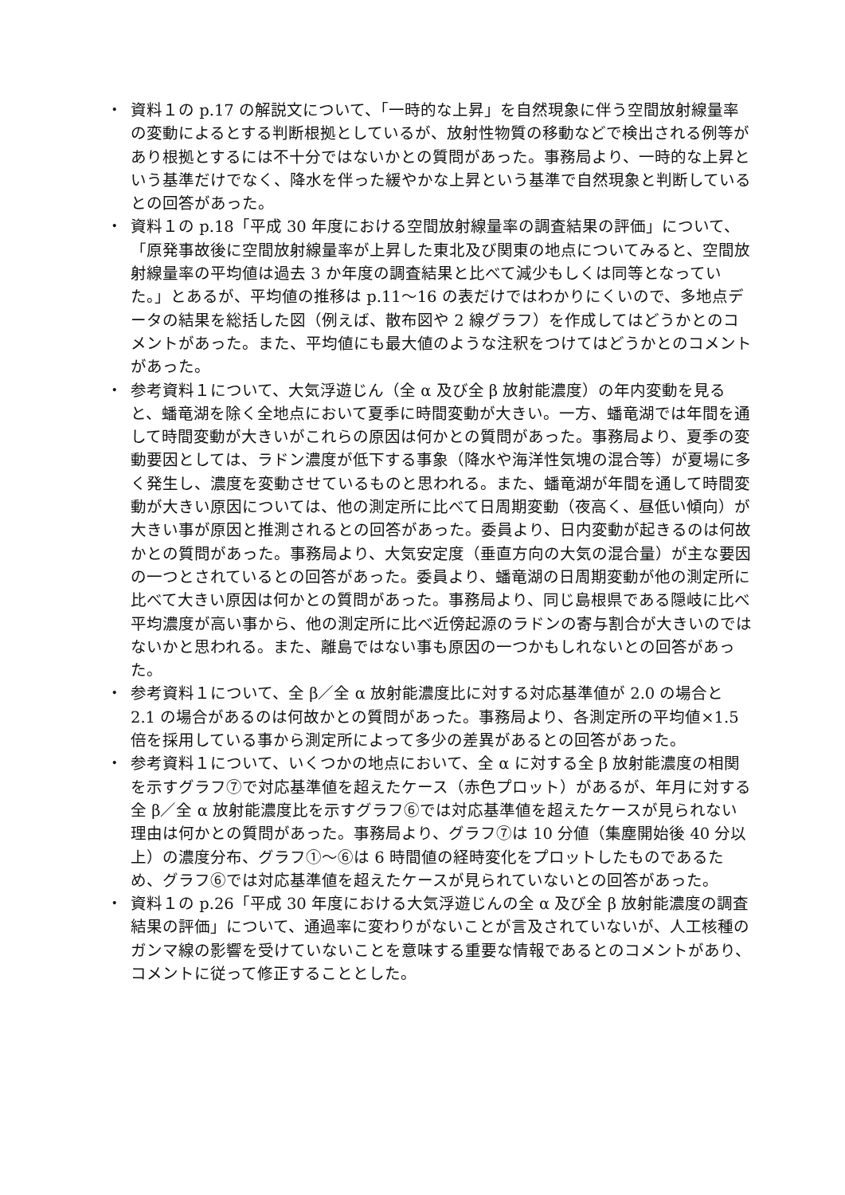・ 資料１の p.17 の解説文について、「一時的な上昇」を自然現象に伴う空間放射線量率の変動によるとする判断根拠としているが、放射性物質の移動などで検出される例等があり根拠とするには不十分ではないかとの質問があった。事務局より、一時的な上昇という基準だけでなく、降水を伴った緩やかな上昇という基準で自然現象と判断しているとの回答があった。
・ 資料１の p.18「平成 30 年度における空間放射線量率の調査結果の評価」について、「原発事故後に空間放射線量率が上昇した東北及び関東の地点についてみると、空間放射線量率の平均値は過去 3 か年度の調査結果と比べて減少もしくは同等となっていた。」とあるが、平均値の推移は p.11～16 の表だけではわかりにくいので、多地点データの結果を総括した図（例えば、散布図や 2 線グラフ）を作成してはどうかとのコメントがあった。また、平均値にも最大値のような注釈をつけてはどうかとのコメントがあった。
・ 参考資料１について、大気浮遊じん（全 α 及び全 β 放射能濃度）の年内変動を見ると、蟠竜湖を除く全地点において夏季に時間変動が大きい。一方、蟠竜湖では年間を通して時間変動が大きいがこれらの原因は何かとの質問があった。事務局より、夏季の変動要因としては、ラドン濃度が低下する事象（降水や海洋性気塊の混合等）が夏場に多く発生し、濃度を変動させているものと思われる。また、蟠竜湖が年間を通して時間変動が大きい原因については、他の測定所に比べて日周期変動（夜高く、昼低い傾向）が大きい事が原因と推測されるとの回答があった。委員より、日内変動が起きるのは何故かとの質問があった。事務局より、大気安定度（垂直方向の大気の混合量）が主な要因の一つとされているとの回答があった。委員より、蟠竜湖の日周期変動が他の測定所に比べて大きい原因は何かとの質問があった。事務局より、同じ島根県である隠岐に比べ平均濃度が高い事から、他の測定所に比べ近傍起源のラドンの寄与割合が大きいのではないかと思われる。また、離島ではない事も原因の一つかもしれないとの回答があった。
・ 参考資料１について、全 β／全 α 放射能濃度比に対する対応基準値が 2.0 の場合と 2.1 の場合があるのは何故かとの質問があった。事務局より、各測定所の平均値×1.5 倍を採用している事から測定所によって多少の差異があるとの回答があった。
・ 参考資料１について、いくつかの地点において、全 α に対する全 β 放射能濃度の相関を示すグラフ⑦で対応基準値を超えたケース（赤色プロット）があるが、年月に対する全 β／全 α 放射能濃度比を示すグラフ⑥では対応基準値を超えたケースが見られない理由は何かとの質問があった。事務局より、グラフ⑦は 10 分値（集塵開始後 40 分以上）の濃度分布、グラフ①～⑥は 6 時間値の経時変化をプロットしたものであるため、グラフ⑥では対応基準値を超えたケースが見られていないとの回答があった。
・ 資料１の p.26「平成 30 年度における大気浮遊じんの全 α 及び全 β 放射能濃度の調査結果の評価」について、通過率に変わりがないことが言及されていないが、人工核種のガンマ線の影響を受けていないことを意味する重要な情報であるとのコメントがあり、コメントに従って修正することとした。